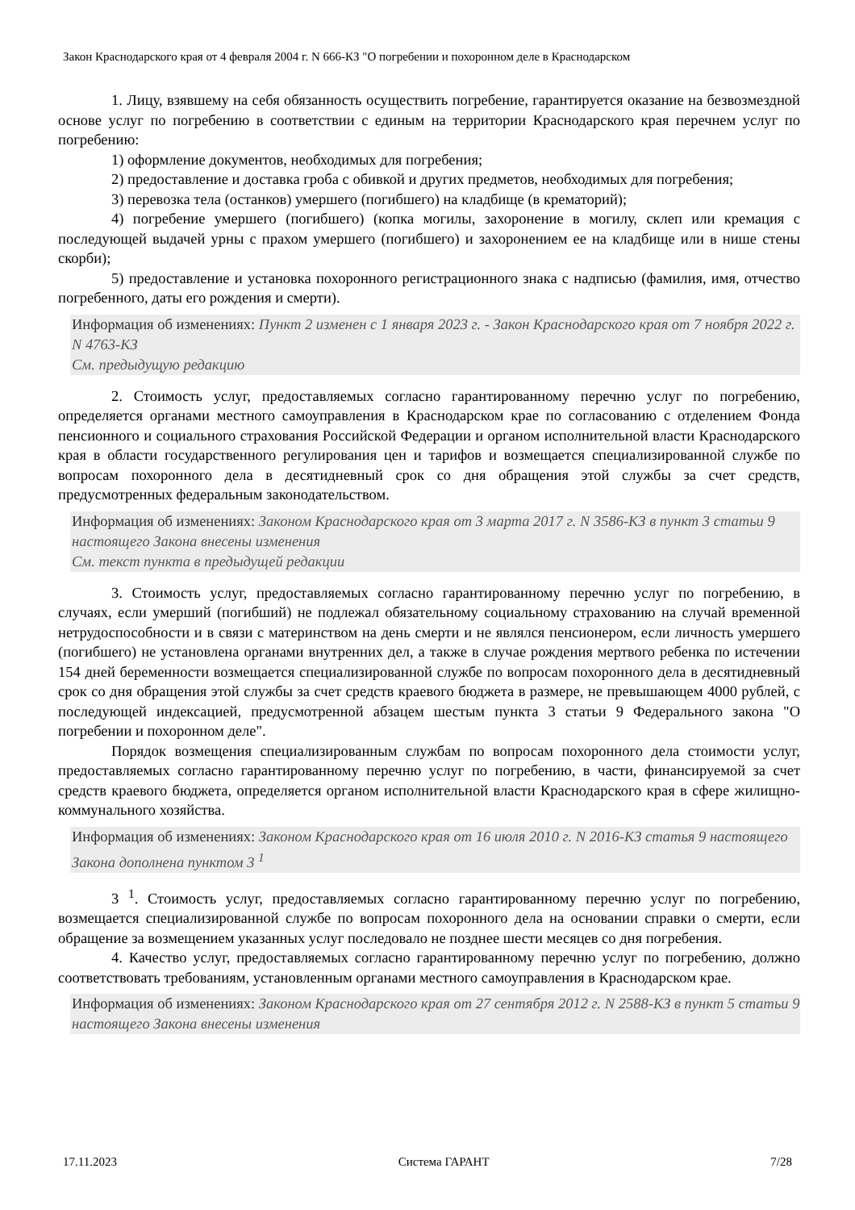Закон Краснодарского края от 4 февраля 2004 г. N 666-КЗ "О погребении и похоронном деле в Краснодарском
1. Лицу, взявшему на себя обязанность осуществить погребение, гарантируется оказание на безвозмездной основе услуг по погребению в соответствии с единым на территории Краснодарского края перечнем услуг по погребению:
1) оформление документов, необходимых для погребения;
2) предоставление и доставка гроба с обивкой и других предметов, необходимых для погребения;
3) перевозка тела (останков) умершего (погибшего) на кладбище (в крематорий);
4) погребение умершего (погибшего) (копка могилы, захоронение в могилу, склеп или кремация с последующей выдачей урны с прахом умершего (погибшего) и захоронением ее на кладбище или в нише стены скорби);
5) предоставление и установка похоронного регистрационного знака с надписью (фамилия, имя, отчество погребенного, даты его рождения и смерти).
Информация об изменениях: Пункт 2 изменен с 1 января 2023 г. - Закон Краснодарского края от 7 ноября 2022 г. N 4763-КЗ
См. предыдущую редакцию
2. Стоимость услуг, предоставляемых согласно гарантированному перечню услуг по погребению, определяется органами местного самоуправления в Краснодарском крае по согласованию с отделением Фонда пенсионного и социального страхования Российской Федерации и органом исполнительной власти Краснодарского края в области государственного регулирования цен и тарифов и возмещается специализированной службе по вопросам похоронного дела в десятидневный срок со дня обращения этой службы за счет средств, предусмотренных федеральным законодательством.
Информация об изменениях: Законом Краснодарского края от 3 марта 2017 г. N 3586-КЗ в пункт 3 статьи 9 настоящего Закона внесены изменения
См. текст пункта в предыдущей редакции
3. Стоимость услуг, предоставляемых согласно гарантированному перечню услуг по погребению, в случаях, если умерший (погибший) не подлежал обязательному социальному страхованию на случай временной нетрудоспособности и в связи с материнством на день смерти и не являлся пенсионером, если личность умершего (погибшего) не установлена органами внутренних дел, а также в случае рождения мертвого ребенка по истечении 154 дней беременности возмещается специализированной службе по вопросам похоронного дела в десятидневный срок со дня обращения этой службы за счет средств краевого бюджета в размере, не превышающем 4000 рублей, с последующей индексацией, предусмотренной абзацем шестым пункта 3 статьи 9 Федерального закона "О погребении и похоронном деле".
Порядок возмещения специализированным службам по вопросам похоронного дела стоимости услуг, предоставляемых согласно гарантированному перечню услуг по погребению, в части, финансируемой за счет средств краевого бюджета, определяется органом исполнительной власти Краснодарского края в сфере жилищно-коммунального хозяйства.
Информация об изменениях: Законом Краснодарского края от 16 июля 2010 г. N 2016-КЗ статья 9 настоящего Закона дополнена пунктом 3 <sup>1</sup>
3 <sup>1</sup>. Стоимость услуг, предоставляемых согласно гарантированному перечню услуг по погребению, возмещается специализированной службе по вопросам похоронного дела на основании справки о смерти, если обращение за возмещением указанных услуг последовало не позднее шести месяцев со дня погребения.
4. Качество услуг, предоставляемых согласно гарантированному перечню услуг по погребению, должно соответствовать требованиям, установленным органами местного самоуправления в Краснодарском крае.
Информация об изменениях: Законом Краснодарского края от 27 сентября 2012 г. N 2588-КЗ в пункт 5 статьи 9 настоящего Закона внесены изменения
17.11.2023 Система ГАРАНТ 7/28